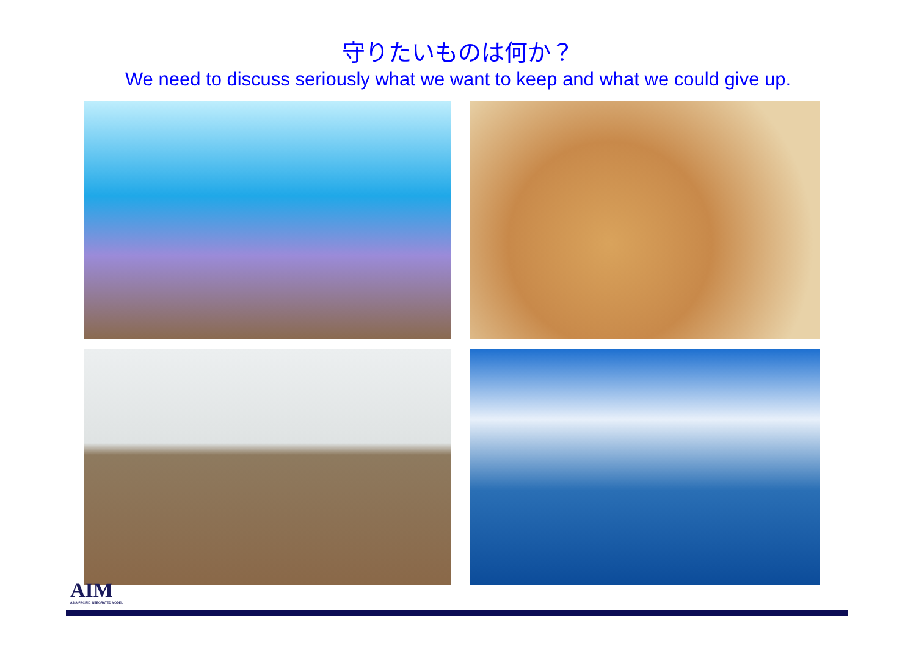守りたいものは何か？
We need to discuss seriously what we want to keep and what we could give up.
AIM
ASIA-PACIFIC INTEGRATED MODEL